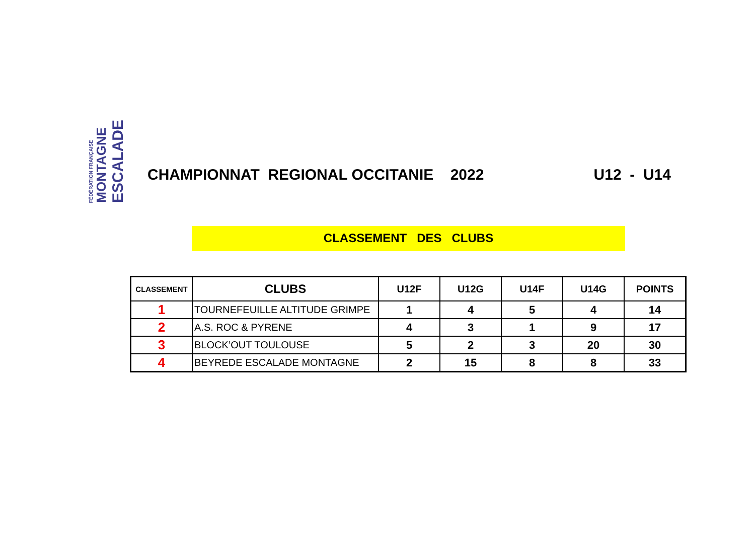FÉDÉRATION FRANÇAISE MONTAGNE ESCALADE
CHAMPIONNAT REGIONAL OCCITANIE 2022 U12 - U14
CLASSEMENT DES CLUBS
| CLASSEMENT | CLUBS | U12F | U12G | U14F | U14G | POINTS |
| --- | --- | --- | --- | --- | --- | --- |
| 1 | TOURNEFEUILLE ALTITUDE GRIMPE | 1 | 4 | 5 | 4 | 14 |
| 2 | A.S. ROC & PYRENE | 4 | 3 | 1 | 9 | 17 |
| 3 | BLOCK’OUT TOULOUSE | 5 | 2 | 3 | 20 | 30 |
| 4 | BEYREDE ESCALADE MONTAGNE | 2 | 15 | 8 | 8 | 33 |